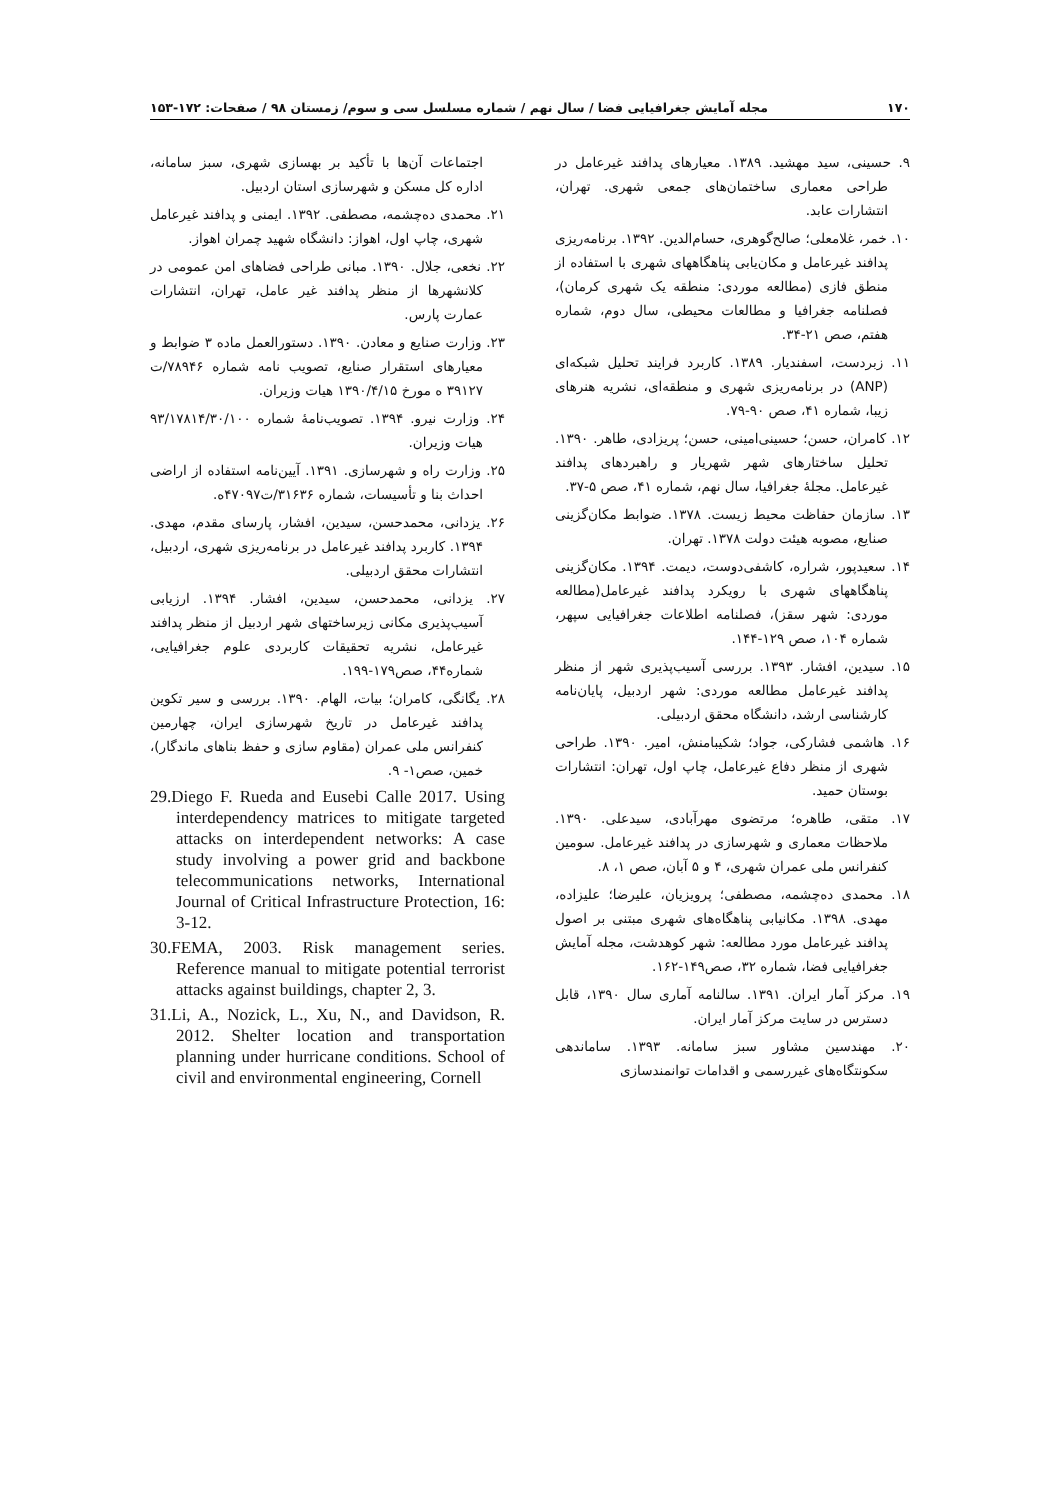۱۷۰ مجله آمایش جغرافیایی فضا / سال نهم / شماره مسلسل سی و سوم/ زمستان ۹۸ / صفحات: ۱۷۲-۱۵۳
۹. حسینی، سید مهشید. ۱۳۸۹. معیارهای پدافند غیرعامل در طراحی معماری ساختمان‌های جمعی شهری. تهران، انتشارات عابد.
۱۰. خمر، غلامعلی؛ صالح‌گوهری، حسام‌الدین. ۱۳۹۲. برنامه‌ریزی پدافند غیرعامل و مکان‌یابی پناهگاههای شهری با استفاده از منطق فازی (مطالعه موردی: منطقه یک شهری کرمان)، فصلنامه جغرافیا و مطالعات محیطی، سال دوم، شماره هفتم، صص ۲۱-۳۴.
۱۱. زبردست، اسفندیار. ۱۳۸۹. کاربرد فرایند تحلیل شبکه‌ای (ANP) در برنامه‌ریزی شهری و منطقه‌ای، نشریه هنرهای زیبا، شماره ۴۱، صص ۹۰-۷۹.
۱۲. کامران، حسن؛ حسینی‌امینی، حسن؛ پریزادی، طاهر. ۱۳۹۰. تحلیل ساختارهای شهر شهریار و راهبردهای پدافند غیرعامل. مجلهٔ جغرافیا، سال نهم، شماره ۴۱، صص ۵-۳۷.
۱۳. سازمان حفاظت محیط زیست. ۱۳۷۸. ضوابط مکان‌گزینی صنایع، مصوبه هیئت دولت ۱۳۷۸. تهران.
۱۴. سعیدپور، شراره، کاشفی‌دوست، دیمت. ۱۳۹۴. مکان‌گزینی پناهگاههای شهری با رویکرد پدافند غیرعامل(مطالعه موردی: شهر سقز)، فصلنامه اطلاعات جغرافیایی سپهر، شماره ۱۰۴، صص ۱۲۹-۱۴۴.
۱۵. سیدین، افشار. ۱۳۹۳. بررسی آسیب‌پذیری شهر از منظر پدافند غیرعامل مطالعه موردی: شهر اردبیل، پایان‌نامه کارشناسی ارشد، دانشگاه محقق اردبیلی.
۱۶. هاشمی فشارکی، جواد؛ شکیبامنش، امیر. ۱۳۹۰. طراحی شهری از منظر دفاع غیرعامل، چاپ اول، تهران: انتشارات بوستان حمید.
۱۷. متقی، طاهره؛ مرتضوی مهرآبادی، سیدعلی. ۱۳۹۰. ملاحظات معماری و شهرسازی در پدافند غیرعامل. سومین کنفرانس ملی عمران شهری، ۴ و ۵ آبان، صص ۱، ۸.
۱۸. محمدی ده‌چشمه، مصطفی؛ پرویزیان، علیرضا؛ علیزاده، مهدی. ۱۳۹۸. مکانیابی پناهگاه‌های شهری مبتنی بر اصول پدافند غیرعامل مورد مطالعه: شهر کوهدشت، مجله آمایش جغرافیایی فضا، شماره ۳۲، صص۱۴۹-۱۶۲.
۱۹. مرکز آمار ایران. ۱۳۹۱. سالنامه آماری سال ۱۳۹۰، قابل دسترس در سایت مرکز آمار ایران.
۲۰. مهندسین مشاور سبز سامانه. ۱۳۹۳. ساماندهی سکونتگاه‌های غیررسمی و اقدامات توانمندسازی
اجتماعات آن‌ها با تأکید بر بهسازی شهری، سبز سامانه، اداره کل مسکن و شهرسازی استان اردبیل.
۲۱. محمدی ده‌چشمه، مصطفی. ۱۳۹۲. ایمنی و پدافند غیرعامل شهری، چاپ اول، اهواز: دانشگاه شهید چمران اهواز.
۲۲. نخعی، جلال. ۱۳۹۰. مبانی طراحی فضاهای امن عمومی در کلانشهرها از منظر پدافند غیر عامل، تهران، انتشارات عمارت پارس.
۲۳. وزارت صنایع و معادن. ۱۳۹۰. دستورالعمل ماده ۳ ضوابط و معیارهای استقرار صنایع، تصویب نامه شماره ۷۸۹۴۶/ت ۳۹۱۲۷ ه مورخ ۱۳۹۰/۴/۱۵ هیات وزیران.
۲۴. وزارت نیرو. ۱۳۹۴. تصویب‌نامهٔ شماره ۹۳/۱۷۸۱۴/۳۰/۱۰۰ هیات وزیران.
۲۵. وزارت راه و شهرسازی. ۱۳۹۱. آیین‌نامه استفاده از اراضی احداث بنا و تأسیسات، شماره ۳۱۶۳۶/ت۴۷۰۹۷ه.
۲۶. یزدانی، محمدحسن، سیدین، افشار، پارسای مقدم، مهدی. ۱۳۹۴. کاربرد پدافند غیرعامل در برنامه‌ریزی شهری، اردبیل، انتشارات محقق اردبیلی.
۲۷. یزدانی، محمدحسن، سیدین، افشار. ۱۳۹۴. ارزیابی آسیب‌پذیری مکانی زیرساختهای شهر اردبیل از منظر پدافند غیرعامل، نشریه تحقیقات کاربردی علوم جغرافیایی، شماره۴۴، صص۱۷۹-۱۹۹.
۲۸. یگانگی، کامران؛ بیات، الهام. ۱۳۹۰. بررسی و سیر تکوین پدافند غیرعامل در تاریخ شهرسازی ایران، چهارمین کنفرانس ملی عمران (مقاوم سازی و حفظ بناهای ماندگار)، خمین، صص۱- ۹.
29.Diego F. Rueda and Eusebi Calle 2017. Using interdependency matrices to mitigate targeted attacks on interdependent networks: A case study involving a power grid and backbone telecommunications networks, International Journal of Critical Infrastructure Protection, 16: 3-12.
30.FEMA, 2003. Risk management series. Reference manual to mitigate potential terrorist attacks against buildings, chapter 2, 3.
31.Li, A., Nozick, L., Xu, N., and Davidson, R. 2012. Shelter location and transportation planning under hurricane conditions. School of civil and environmental engineering, Cornell